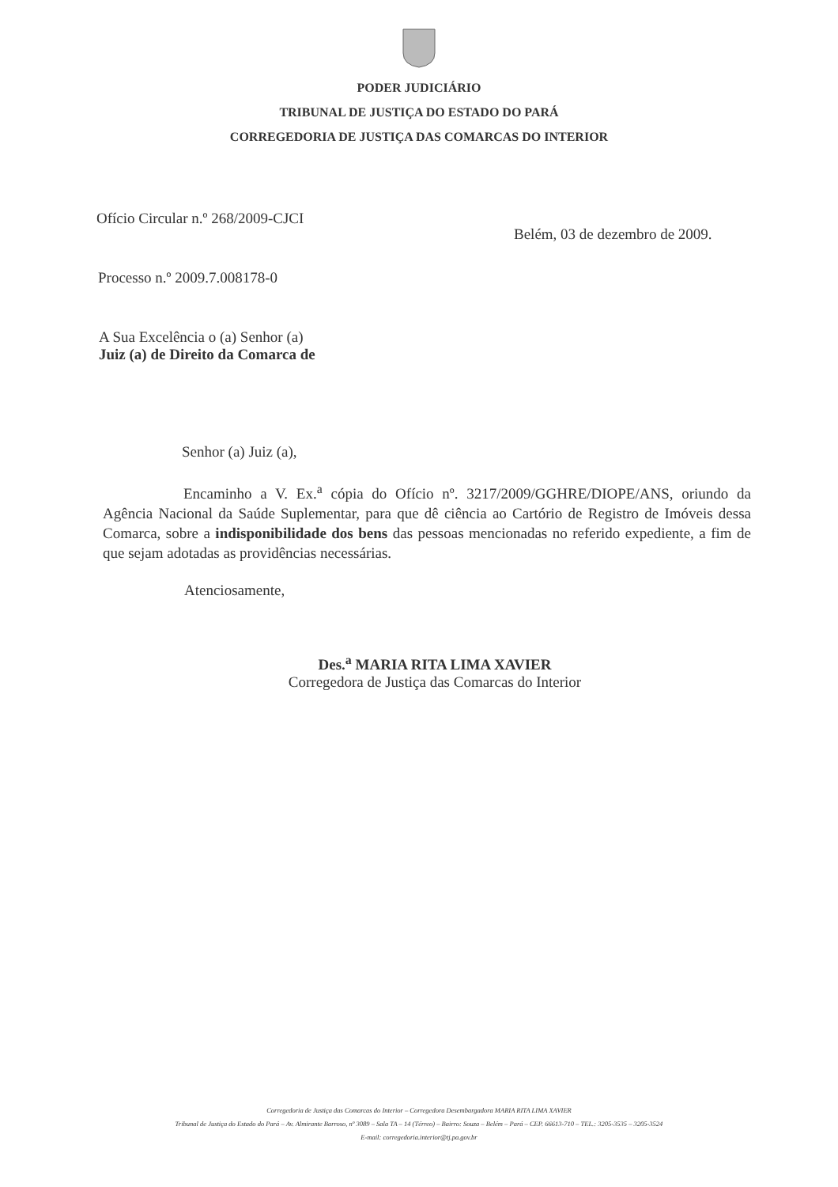PODER JUDICIÁRIO
TRIBUNAL DE JUSTIÇA DO ESTADO DO PARÁ
CORREGEDORIA DE JUSTIÇA DAS COMARCAS DO INTERIOR
Ofício Circular n.º 268/2009-CJCI
Belém, 03 de dezembro de 2009.
Processo n.º 2009.7.008178-0
A Sua Excelência o (a) Senhor (a)
Juiz (a) de Direito da Comarca de
Senhor (a) Juiz (a),
Encaminho a V. Ex.<sup>a</sup> cópia do Ofício nº. 3217/2009/GGHRE/DIOPE/ANS, oriundo da Agência Nacional da Saúde Suplementar, para que dê ciência ao Cartório de Registro de Imóveis dessa Comarca, sobre a indisponibilidade dos bens das pessoas mencionadas no referido expediente, a fim de que sejam adotadas as providências necessárias.
Atenciosamente,
Des.<sup>a</sup> MARIA RITA LIMA XAVIER
Corregedora de Justiça das Comarcas do Interior
Corregedoria de Justiça das Comarcas do Interior – Corregedora Desembargadora MARIA RITA LIMA XAVIER
Tribunal de Justiça do Estado do Pará – Av. Almirante Barroso, nº 3089 – Sala TA – 14 (Térreo) – Bairro: Souza – Belém – Pará – CEP. 66613-710 – TEL.: 3205-3535 – 3205-3524
E-mail: corregedoria.interior@tj.pa.gov.br